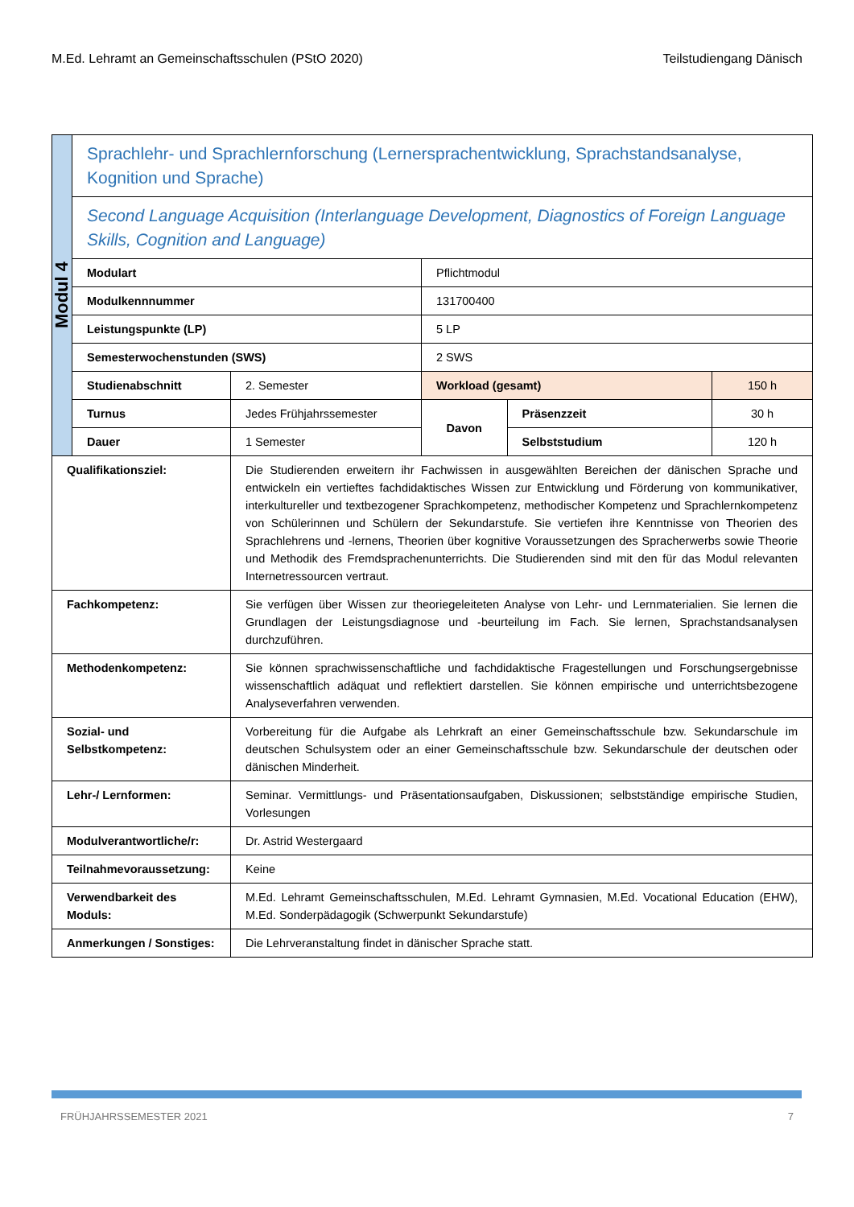M.Ed. Lehramt an Gemeinschaftsschulen (PStO 2020) Teilstudiengang Dänisch
| Modul 4 | Sprachlehr- und Sprachlernforschung (Lernersprachentwicklung, Sprachstandsanalyse, Kognition und Sprache) | | | | |
| | Second Language Acquisition (Interlanguage Development, Diagnostics of Foreign Language Skills, Cognition and Language) | | | | |
| | Modulart | | Pflichtmodul | | |
| | Modulkennnummer | | 131700400 | | |
| | Leistungspunkte (LP) | | 5 LP | | |
| | Semesterwochenstunden (SWS) | | 2 SWS | | |
| | Studienabschnitt | 2. Semester | Workload (gesamt) | | 150 h |
| | Turnus | Jedes Frühjahrssemester | Davon | Präsenzzeit | 30 h |
| | Dauer | 1 Semester | | Selbststudium | 120 h |
| Qualifikationsziel: | | Die Studierenden erweitern ihr Fachwissen in ausgewählten Bereichen der dänischen Sprache und entwickeln ein vertieftes fachdidaktisches Wissen zur Entwicklung und Förderung von kommunikativer, interkultureller und textbezogener Sprachkompetenz, methodischer Kompetenz und Sprachlernkompetenz von Schülerinnen und Schülern der Sekundarstufe. Sie vertiefen ihre Kenntnisse von Theorien des Sprachlehrens und -lernens, Theorien über kognitive Voraussetzungen des Spracherwerbs sowie Theorie und Methodik des Fremdsprachenunterrichts. Die Studierenden sind mit den für das Modul relevanten Internetressourcen vertraut. | | | |
| Fachkompetenz: | | Sie verfügen über Wissen zur theoriegeleiteten Analyse von Lehr- und Lernmaterialien. Sie lernen die Grundlagen der Leistungsdiagnose und -beurteilung im Fach. Sie lernen, Sprachstandsanalysen durchzuführen. | | | |
| Methodenkompetenz: | | Sie können sprachwissenschaftliche und fachdidaktische Fragestellungen und Forschungsergebnisse wissenschaftlich adäquat und reflektiert darstellen. Sie können empirische und unterrichtsbezogene Analyseverfahren verwenden. | | | |
| Sozial- und Selbstkompetenz: | | Vorbereitung für die Aufgabe als Lehrkraft an einer Gemeinschaftsschule bzw. Sekundarschule im deutschen Schulsystem oder an einer Gemeinschaftsschule bzw. Sekundarschule der deutschen oder dänischen Minderheit. | | | |
| Lehr-/ Lernformen: | | Seminar. Vermittlungs- und Präsentationsaufgaben, Diskussionen; selbstständige empirische Studien, Vorlesungen | | | |
| Modulverantwortliche/r: | | Dr. Astrid Westergaard | | | |
| Teilnahmevoraussetzung: | | Keine | | | |
| Verwendbarkeit des Moduls: | | M.Ed. Lehramt Gemeinschaftsschulen, M.Ed. Lehramt Gymnasien, M.Ed. Vocational Education (EHW), M.Ed. Sonderpädagogik (Schwerpunkt Sekundarstufe) | | | |
| Anmerkungen / Sonstiges: | | Die Lehrveranstaltung findet in dänischer Sprache statt. | | | |
FRÜHJAHRSSEMESTER 2021 7